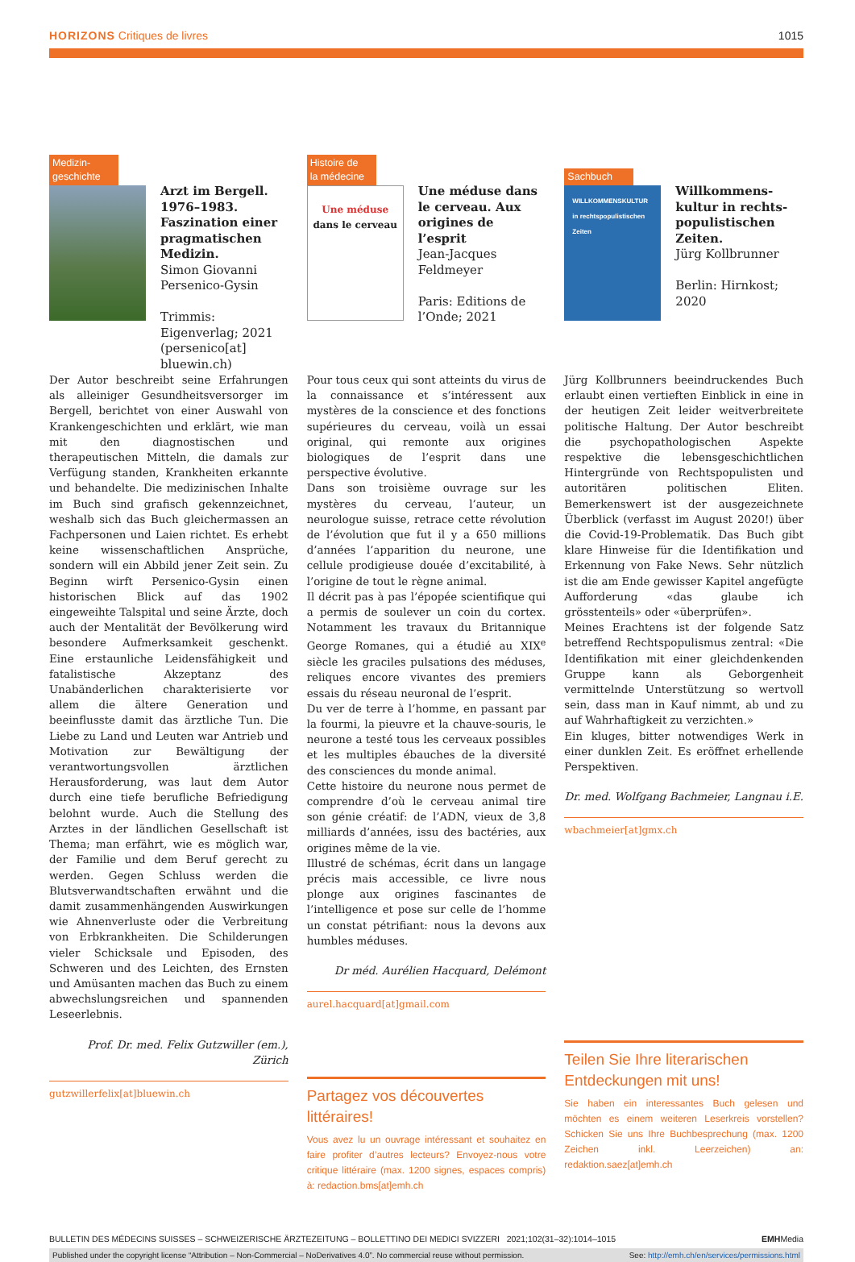HORIZONS Critiques de livres 1015
Medizin-
geschichte
Arzt im Bergell. 1976–1983. Faszination einer pragmatischen Medizin.
Simon Giovanni Persenico-Gysin
Trimmis: Eigenverlag; 2021 (persenico[at] bluewin.ch)
Der Autor beschreibt seine Erfahrungen als alleiniger Gesundheitsversorger im Bergell, berichtet von einer Auswahl von Krankengeschichten und erklärt, wie man mit den diagnostischen und therapeutischen Mitteln, die damals zur Verfügung standen, Krankheiten erkannte und behandelte. Die medizinischen Inhalte im Buch sind grafisch gekennzeichnet, weshalb sich das Buch gleichermassen an Fachpersonen und Laien richtet. Es erhebt keine wissenschaftlichen Ansprüche, sondern will ein Abbild jener Zeit sein. Zu Beginn wirft Persenico-Gysin einen historischen Blick auf das 1902 eingeweihte Talspital und seine Ärzte, doch auch der Mentalität der Bevölkerung wird besondere Aufmerksamkeit geschenkt. Eine erstaunliche Leidensfähigkeit und fatalistische Akzeptanz des Unabänderlichen charakterisierte vor allem die ältere Generation und beeinflusste damit das ärztliche Tun. Die Liebe zu Land und Leuten war Antrieb und Motivation zur Bewältigung der verantwortungsvollen ärztlichen Herausforderung, was laut dem Autor durch eine tiefe berufliche Befriedigung belohnt wurde. Auch die Stellung des Arztes in der ländlichen Gesellschaft ist Thema; man erfährt, wie es möglich war, der Familie und dem Beruf gerecht zu werden. Gegen Schluss werden die Blutsverwandtschaften erwähnt und die damit zusammenhängenden Auswirkungen wie Ahnenverluste oder die Verbreitung von Erbkrankheiten. Die Schilderungen vieler Schicksale und Episoden, des Schweren und des Leichten, des Ernsten und Amüsanten machen das Buch zu einem abwechslungsreichen und spannenden Leseerlebnis.
Prof. Dr. med. Felix Gutzwiller (em.), Zürich
gutzwillerfelix[at]bluewin.ch
Histoire de
la médecine
Une méduse
dans le cerveau
Une méduse dans le cerveau. Aux origines de l’esprit
Jean-Jacques Feldmeyer
Paris: Editions de l’Onde; 2021
Pour tous ceux qui sont atteints du virus de la connaissance et s’intéressent aux mystères de la conscience et des fonctions supérieures du cerveau, voilà un essai original, qui remonte aux origines biologiques de l’esprit dans une perspective évolutive.
Dans son troisième ouvrage sur les mystères du cerveau, l’auteur, un neurologue suisse, retrace cette révolution de l’évolution que fut il y a 650 millions d’années l’apparition du neurone, une cellule prodigieuse douée d’excitabilité, à l’origine de tout le règne animal.
Il décrit pas à pas l’épopée scientifique qui a permis de soulever un coin du cortex. Notamment les travaux du Britannique George Romanes, qui a étudié au XIX<sup>e</sup> siècle les graciles pulsations des méduses, reliques encore vivantes des premiers essais du réseau neuronal de l’esprit.
Du ver de terre à l’homme, en passant par la fourmi, la pieuvre et la chauve-souris, le neurone a testé tous les cerveaux possibles et les multiples ébauches de la diversité des consciences du monde animal.
Cette histoire du neurone nous permet de comprendre d’où le cerveau animal tire son génie créatif: de l’ADN, vieux de 3,8 milliards d’années, issu des bactéries, aux origines même de la vie.
Illustré de schémas, écrit dans un langage précis mais accessible, ce livre nous plonge aux origines fascinantes de l’intelligence et pose sur celle de l’homme un constat pétrifiant: nous la devons aux humbles méduses.
Dr méd. Aurélien Hacquard, Delémont
aurel.hacquard[at]gmail.com
Partagez vos découvertes littéraires!
Vous avez lu un ouvrage intéressant et souhaitez en faire profiter d’autres lecteurs? Envoyez-nous votre critique littéraire (max. 1200 signes, espaces compris) à: redaction.bms[at]emh.ch
Sachbuch
WILLKOMMENSKULTUR in rechtspopulistischen Zeiten
Willkommens­kultur in rechts­populistischen Zeiten.
Jürg Kollbrunner
Berlin: Hirnkost; 2020
Jürg Kollbrunners beeindruckendes Buch erlaubt einen vertieften Einblick in eine in der heutigen Zeit leider weitverbreitete politische Haltung. Der Autor beschreibt die psychopathologischen Aspekte respektive die lebensgeschichtlichen Hintergründe von Rechtspopulisten und autoritären politischen Eliten. Bemerkenswert ist der ausgezeichnete Überblick (verfasst im August 2020!) über die Covid-19-Problematik. Das Buch gibt klare Hinweise für die Identifikation und Erkennung von Fake News. Sehr nützlich ist die am Ende gewisser Kapitel angefügte Aufforderung «das glaube ich grösstenteils» oder «überprüfen».
Meines Erachtens ist der folgende Satz betreffend Rechtspopulismus zentral: «Die Identifikation mit einer gleichdenkenden Gruppe kann als Geborgenheit vermittelnde Unterstützung so wertvoll sein, dass man in Kauf nimmt, ab und zu auf Wahrhaftigkeit zu verzichten.»
Ein kluges, bitter notwendiges Werk in einer dunklen Zeit. Es eröffnet erhellende Perspektiven.
Dr. med. Wolfgang Bachmeier, Langnau i.E.
wbachmeier[at]gmx.ch
Teilen Sie Ihre literarischen Entdeckungen mit uns!
Sie haben ein interessantes Buch gelesen und möchten es einem weiteren Leserkreis vorstellen? Schicken Sie uns Ihre Buchbesprechung (max. 1200 Zeichen inkl. Leerzeichen) an: redaktion.saez[at]emh.ch
BULLETIN DES MÉDECINS SUISSES – SCHWEIZERISCHE ÄRZTEZEITUNG – BOLLETTINO DEI MEDICI SVIZZERI 2021;102(31–32):1014–1015 EMHMedia
Published under the copyright license “Attribution – Non-Commercial – NoDerivatives 4.0”. No commercial reuse without permission. See: http://emh.ch/en/services/permissions.html